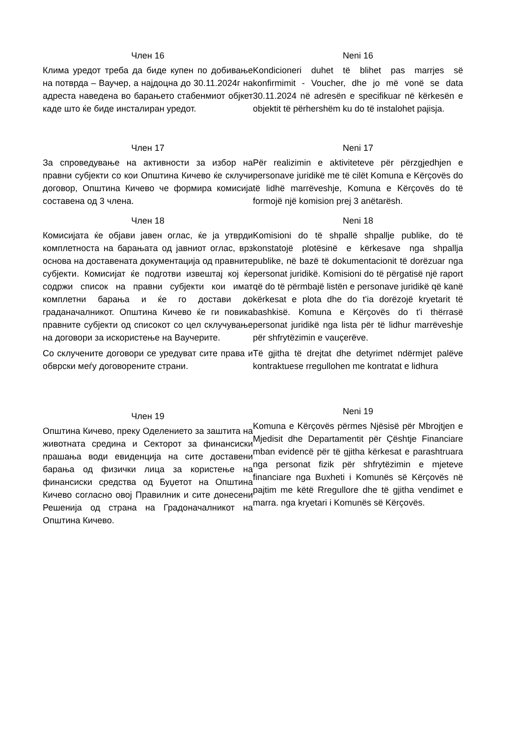Член 16
Клима уредот треба да биде купен по добивање на потврда – Ваучер, а најдоцна до 30.11.2024г на адреста наведена во барањето стабенмиот објкет каде што ќе биде инсталиран уредот.
Neni 16
Kondicioneri duhet të blihet pas marrjes së konfirmimit - Voucher, dhe jo më vonë se data 30.11.2024 në adresën e specifikuar në kërkesën e objektit të përhershëm ku do të instalohet pajisja.
Член 17
За спроведување на активности за избор на правни субјекти со кои Општина Кичево ќе склучи договор, Општина Кичево че формира комисија составена од 3 члена.
Neni 17
Për realizimin e aktiviteteve për përzgjedhjen e personave juridikë me të cilët Komuna e Kërçovës do të lidhë marrëveshje, Komuna e Kërçovës do të formojë një komision prej 3 anëtarësh.
Член 18
Комисијата ќе објави јавен оглас, ќе ја утврди комплетноста на барањата од јавниот оглас, врз основа на доставената документација од правните субјекти. Комисијат ќе подготви извештај кој ќе содржи список на правни субјекти кои имат комплетни барања и ќе го достави до граданачалникот. Општина Кичево ќе ги повика правните субјекти од списокот со цел склучување на договори за искористење на Ваучерите.
Со склучените договори се уредуват сите права и обврски меѓу договорените страни.
Neni 18
Komisioni do të shpallë shpallje publike, do të konstatojë plotësinë e kërkesave nga shpallja publike, në bazë të dokumentacionit të dorëzuar nga personat juridikë. Komisioni do të përgatisë një raport që do të përmbajë listën e personave juridikë që kanë kërkesat e plota dhe do t'ia dorëzojë kryetarit të bashkisë. Komuna e Kërçovës do t'i thërrasë personat juridikë nga lista për të lidhur marrëveshje për shfrytëzimin e vauçerëve.
Të gjitha të drejtat dhe detyrimet ndërmjet palëve kontraktuese rregullohen me kontratat e lidhura
Член 19
Општина Кичево, преку Оделението за заштита на животната средина и Секторот за финансиски прашања води евиденција на сите доставени барања од физички лица за користење на финансиски средства од Буџетот на Општина Кичево согласно овој Правилник и сите донесени Решенија од страна на Градоначалникот на Општина Кичево.
Neni 19
Komuna e Kërçovës përmes Njësisë për Mbrojtjen e Mjedisit dhe Departamentit për Çështje Financiare mban evidencë për të gjitha kërkesat e parashtruara nga personat fizik për shfrytëzimin e mjeteve financiare nga Buxheti i Komunës së Kërçovës në pajtim me këtë Rregullore dhe të gjitha vendimet e marra. nga kryetari i Komunës së Kërçovës.